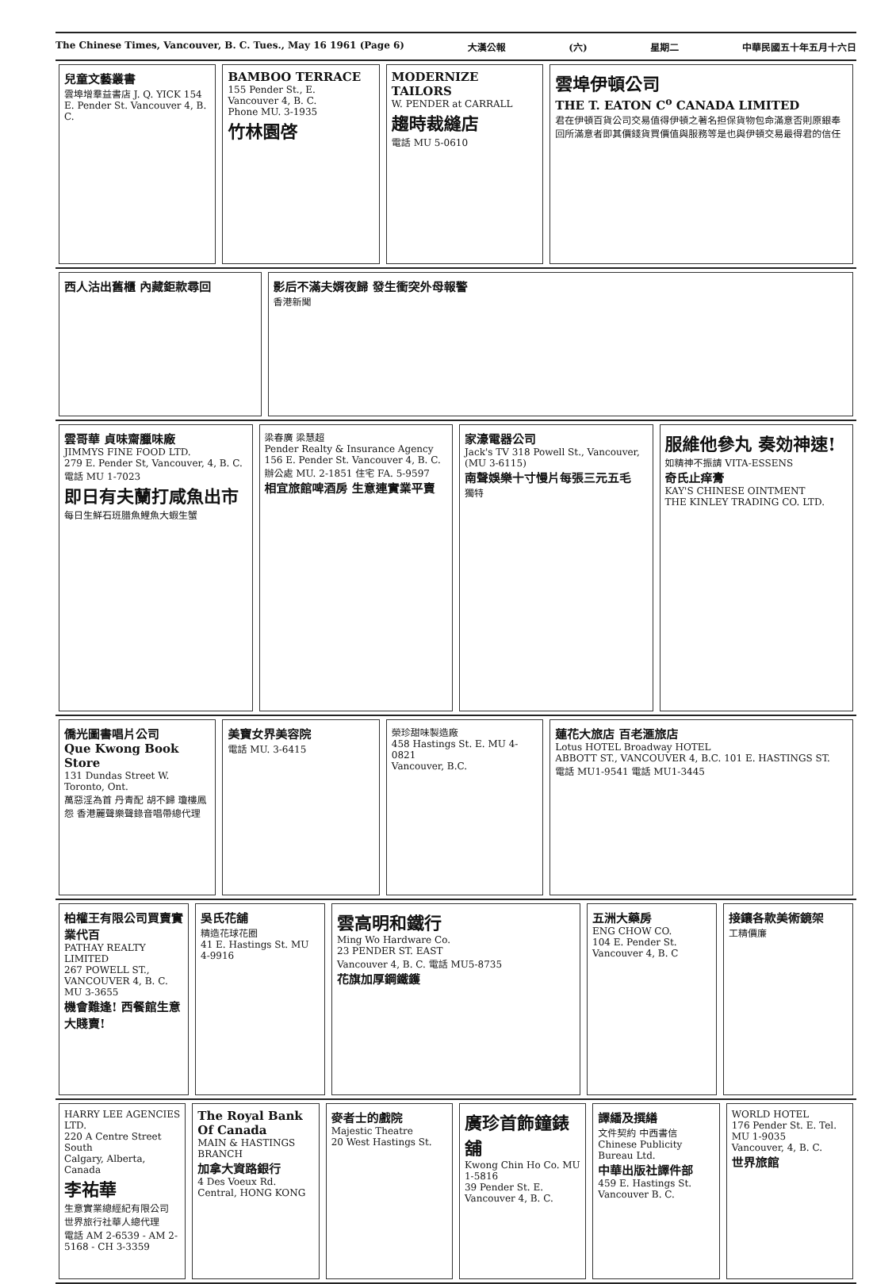The Chinese Times, Vancouver, B. C. Tues., May 16 1961 (Page 6) 大漢公報 (六) 星期二 中華民國五十年五月十六日
兒童文藝叢書
雲埠增羣益書店 J. Q. YICK 154 E. Pender St. Vancouver 4, B. C.
BAMBOO TERRACE
155 Pender St., E.
Vancouver 4, B. C.
Phone MU. 3-1935
竹林園啓
MODERNIZE TAILORS
W. PENDER at CARRALL
趨時裁縫店
電話 MU 5-0610
雲埠伊頓公司
THE T. EATON C<sup>o</sup> CANADA LIMITED
君在伊頓百貨公司交易值得伊頓之著名担保貨物包命滿意否則原銀奉回所滿意者即其價錢貨買價值與服務等是也與伊頓交易最得君的信任
西人沽出舊櫃 內藏鉅款尋回 影后不滿夫婿夜歸 發生衝突外母報警
香港新聞
雲哥華 貞味齋臘味廠
JIMMYS FINE FOOD LTD.
279 E. Pender St, Vancouver, 4, B. C. 電話 MU 1-7023
即日有夫蘭打咸魚出市
每日生鮮石班腊魚鯉魚大蝦生蟹
梁春廣 梁慧超
Pender Realty & Insurance Agency
156 E. Pender St. Vancouver 4, B. C.
辦公處 MU. 2-1851 住宅 FA. 5-9597
相宜旅館啤酒房 生意連實業平賣
家濠電器公司
Jack's TV 318 Powell St., Vancouver, (MU 3-6115)
南聲娛樂十寸慢片每張三元五毛
獨特
服維他參丸 奏効神速!
如精神不振請 VITA-ESSENS
奇氏止痒膏
KAY'S CHINESE OINTMENT
THE KINLEY TRADING CO. LTD.
僑光圖書唱片公司
Que Kwong Book Store
131 Dundas Street W. Toronto, Ont.
萬惡淫為首 丹青配 胡不歸 瓊樓鳳怨 香港麗聲樂聲錄音唱帶總代理
美寶女界美容院
電話 MU. 3-6415
榮珍甜味製造廠
458 Hastings St. E. MU 4-0821
Vancouver, B.C.
蓮花大旅店 百老滙旅店
Lotus HOTEL Broadway HOTEL
ABBOTT ST., VANCOUVER 4, B.C. 101 E. HASTINGS ST.
電話 MU1-9541 電話 MU1-3445
柏權王有限公司買賣實業代百
PATHAY REALTY LIMITED
267 POWELL ST., VANCOUVER 4, B. C. MU 3-3655
機會難逢! 西餐館生意大賤賣!
吳氏花舖
精造花球花圈
41 E. Hastings St. MU 4-9916
雲高明和鐵行
Ming Wo Hardware Co.
23 PENDER ST. EAST
Vancouver 4, B. C. 電話 MU5-8735
花旗加厚鋼鐵鑊
五洲大藥房
ENG CHOW CO.
104 E. Pender St. Vancouver 4, B. C
接鑲各款美術鏡架
工精價廉
HARRY LEE AGENCIES LTD.
220 A Centre Street South
Calgary, Alberta, Canada
李祐華
生意實業總經紀有限公司
世界旅行社華人總代理
電話 AM 2-6539 - AM 2-5168 - CH 3-3359
The Royal Bank Of Canada
MAIN & HASTINGS BRANCH
加拿大資路銀行
4 Des Voeux Rd. Central, HONG KONG
麥者士的戲院
Majestic Theatre
20 West Hastings St.
廣珍首飾鐘錶舖
Kwong Chin Ho Co. MU 1-5816
39 Pender St. E. Vancouver 4, B. C.
譯繙及撰繕
文件契約 中西書信
Chinese Publicity Bureau Ltd.
中華出版社譯件部
459 E. Hastings St. Vancouver B. C.
WORLD HOTEL
176 Pender St. E. Tel. MU 1-9035
Vancouver, 4, B. C.
世界旅館